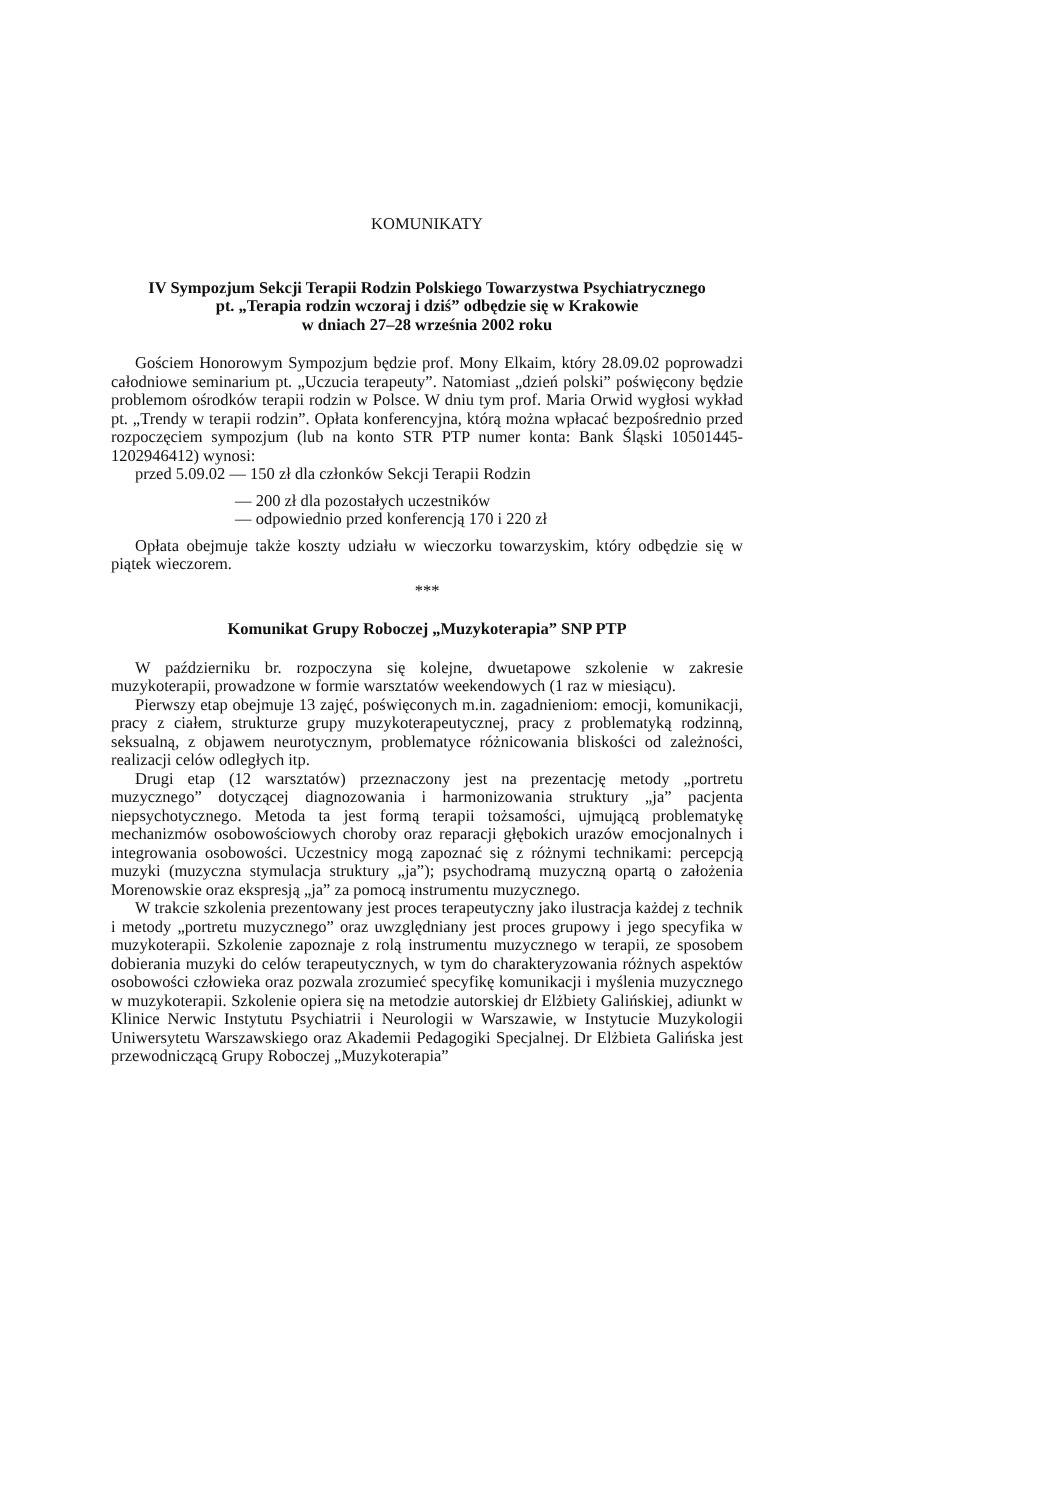KOMUNIKATY
IV Sympozjum Sekcji Terapii Rodzin Polskiego Towarzystwa Psychiatrycznego
pt. „Terapia rodzin wczoraj i dziś” odbędzie się w Krakowie
w dniach 27–28 września 2002 roku
Gościem Honorowym Sympozjum będzie prof. Mony Elkaim, który 28.09.02 poprowadzi całodniowe seminarium pt. „Uczucia terapeuty”. Natomiast „dzień polski” poświęcony będzie problemom ośrodków terapii rodzin w Polsce. W dniu tym prof. Maria Orwid wygłosi wykład pt. „Trendy w terapii rodzin”. Opłata konferencyjna, którą można wpłacać bezpośrednio przed rozpoczęciem sympozjum (lub na konto STR PTP numer konta: Bank Śląski 10501445- 1202946412) wynosi:
przed 5.09.02 — 150 zł dla członków Sekcji Terapii Rodzin
— 200 zł dla pozostałych uczestników
— odpowiednio przed konferencją 170 i 220 zł
Opłata obejmuje także koszty udziału w wieczorku towarzyskim, który odbędzie się w piątek wieczorem.
***
Komunikat Grupy Roboczej „Muzykoterapia” SNP PTP
W październiku br. rozpoczyna się kolejne, dwuetapowe szkolenie w zakresie muzykoterapii, prowadzone w formie warsztatów weekendowych (1 raz w miesiącu).
Pierwszy etap obejmuje 13 zajęć, poświęconych m.in. zagadnieniom: emocji, komunikacji, pracy z ciałem, strukturze grupy muzykoterapeutycznej, pracy z problematyką rodzinną, seksualną, z objawem neurotycznym, problematyce różnicowania bliskości od zależności, realizacji celów odległych itp.
Drugi etap (12 warsztatów) przeznaczony jest na prezentację metody „portretu muzycznego” dotyczącej diagnozowania i harmonizowania struktury „ja” pacjenta niepsychotycznego. Metoda ta jest formą terapii tożsamości, ujmującą problematykę mechanizmów osobowościowych choroby oraz reparacji głębokich urazów emocjonalnych i integrowania osobowości. Uczestnicy mogą zapoznać się z różnymi technikami: percepcją muzyki (muzyczna stymulacja struktury „ja”); psychodramą muzyczną opartą o założenia Morenowskie oraz ekspresją „ja” za pomocą instrumentu muzycznego.
W trakcie szkolenia prezentowany jest proces terapeutyczny jako ilustracja każdej z technik i metody „portretu muzycznego” oraz uwzględniany jest proces grupowy i jego specyfika w muzykoterapii. Szkolenie zapoznaje z rolą instrumentu muzycznego w terapii, ze sposobem dobierania muzyki do celów terapeutycznych, w tym do charakteryzowania różnych aspektów osobowości człowieka oraz pozwala zrozumieć specyfikę komunikacji i myślenia muzycznego w muzykoterapii. Szkolenie opiera się na metodzie autorskiej dr Elżbiety Galińskiej, adiunkt w Klinice Nerwic Instytutu Psychiatrii i Neurologii w Warszawie, w Instytucie Muzykologii Uniwersytetu Warszawskiego oraz Akademii Pedagogiki Specjalnej. Dr Elżbieta Galińska jest przewodniczącą Grupy Roboczej „Muzykoterapia”